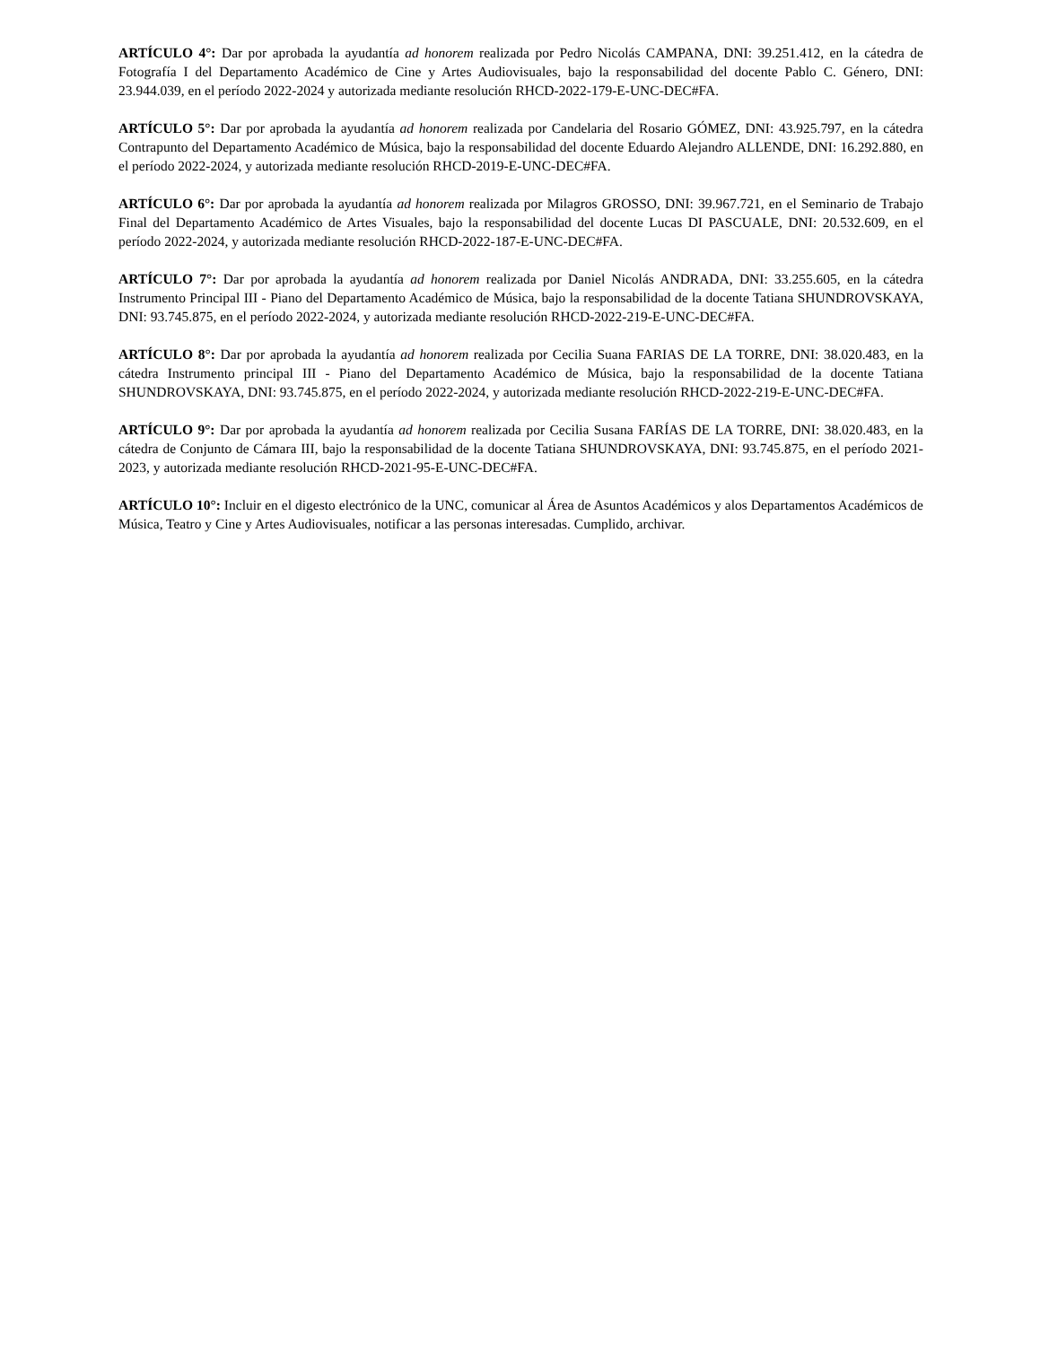ARTÍCULO 4°: Dar por aprobada la ayudantía ad honorem realizada por Pedro Nicolás CAMPANA, DNI: 39.251.412, en la cátedra de Fotografía I del Departamento Académico de Cine y Artes Audiovisuales, bajo la responsabilidad del docente Pablo C. Género, DNI: 23.944.039, en el período 2022-2024 y autorizada mediante resolución RHCD-2022-179-E-UNC-DEC#FA.
ARTÍCULO 5°: Dar por aprobada la ayudantía ad honorem realizada por Candelaria del Rosario GÓMEZ, DNI: 43.925.797, en la cátedra Contrapunto del Departamento Académico de Música, bajo la responsabilidad del docente Eduardo Alejandro ALLENDE, DNI: 16.292.880, en el período 2022-2024, y autorizada mediante resolución RHCD-2019-E-UNC-DEC#FA.
ARTÍCULO 6°: Dar por aprobada la ayudantía ad honorem realizada por Milagros GROSSO, DNI: 39.967.721, en el Seminario de Trabajo Final del Departamento Académico de Artes Visuales, bajo la responsabilidad del docente Lucas DI PASCUALE, DNI: 20.532.609, en el período 2022-2024, y autorizada mediante resolución RHCD-2022-187-E-UNC-DEC#FA.
ARTÍCULO 7°: Dar por aprobada la ayudantía ad honorem realizada por Daniel Nicolás ANDRADA, DNI: 33.255.605, en la cátedra Instrumento Principal III - Piano del Departamento Académico de Música, bajo la responsabilidad de la docente Tatiana SHUNDROVSKAYA, DNI: 93.745.875, en el período 2022-2024, y autorizada mediante resolución RHCD-2022-219-E-UNC-DEC#FA.
ARTÍCULO 8°: Dar por aprobada la ayudantía ad honorem realizada por Cecilia Suana FARIAS DE LA TORRE, DNI: 38.020.483, en la cátedra Instrumento principal III - Piano del Departamento Académico de Música, bajo la responsabilidad de la docente Tatiana SHUNDROVSKAYA, DNI: 93.745.875, en el período 2022-2024, y autorizada mediante resolución RHCD-2022-219-E-UNC-DEC#FA.
ARTÍCULO 9°: Dar por aprobada la ayudantía ad honorem realizada por Cecilia Susana FARÍAS DE LA TORRE, DNI: 38.020.483, en la cátedra de Conjunto de Cámara III, bajo la responsabilidad de la docente Tatiana SHUNDROVSKAYA, DNI: 93.745.875, en el período 2021-2023, y autorizada mediante resolución RHCD-2021-95-E-UNC-DEC#FA.
ARTÍCULO 10°: Incluir en el digesto electrónico de la UNC, comunicar al Área de Asuntos Académicos y alos Departamentos Académicos de Música, Teatro y Cine y Artes Audiovisuales, notificar a las personas interesadas. Cumplido, archivar.